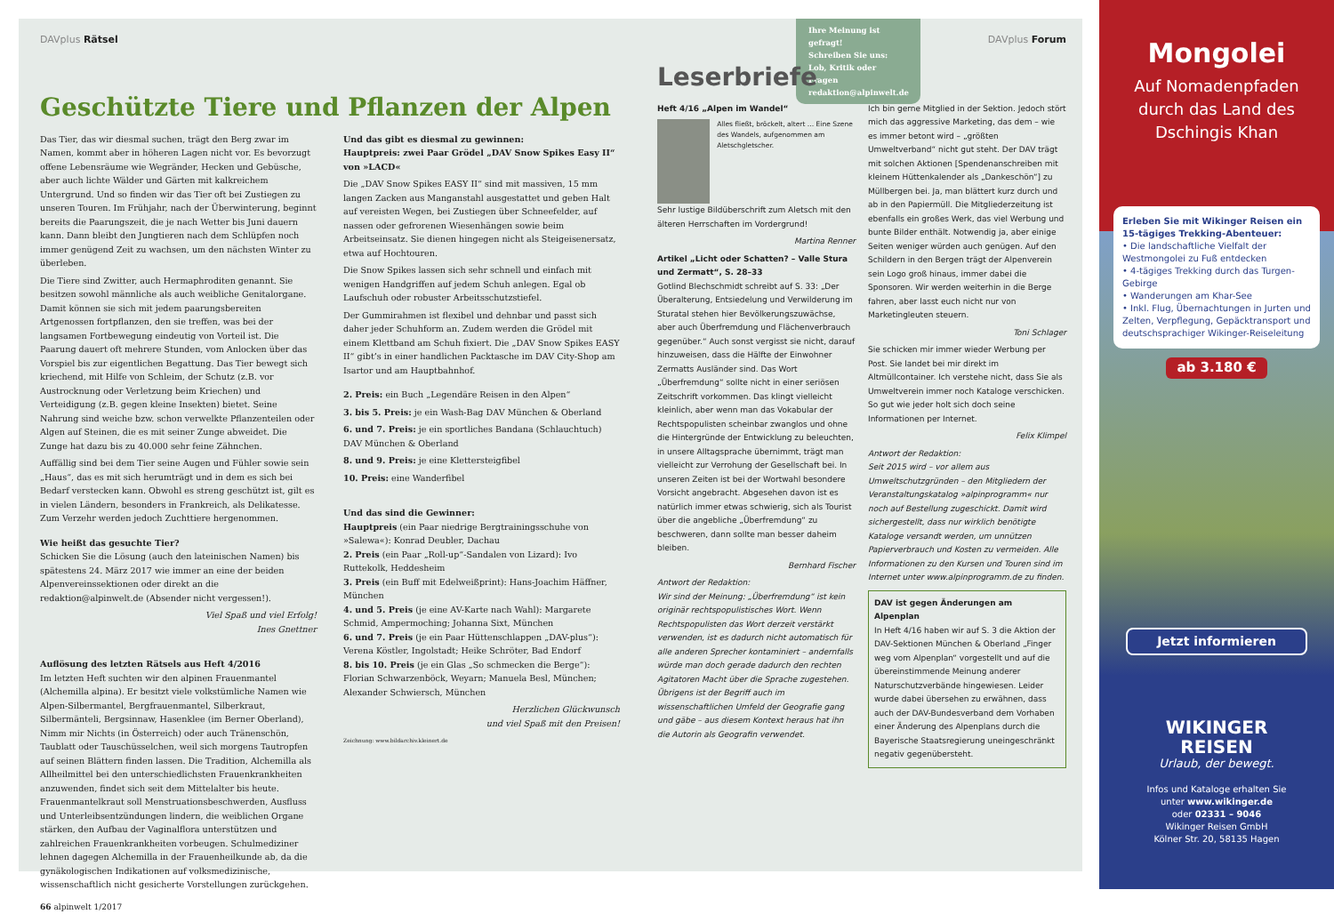Ihre Meinung ist gefragt!
Schreiben Sie uns:
Lob, Kritik oder Fragen
redaktion@alpinwelt.de
DAVplus Rätsel
Geschützte Tiere und Pflanzen der Alpen
Das Tier, das wir diesmal suchen, trägt den Berg zwar im Namen, kommt aber in höheren Lagen nicht vor. Es bevorzugt offene Lebensräume wie Wegränder, Hecken und Gebüsche, aber auch lichte Wälder und Gärten mit kalkreichem Untergrund. Und so finden wir das Tier oft bei Zustiegen zu unseren Touren. Im Frühjahr, nach der Überwinterung, beginnt bereits die Paarungszeit, die je nach Wetter bis Juni dauern kann. Dann bleibt den Jungtieren nach dem Schlüpfen noch immer genügend Zeit zu wachsen, um den nächsten Winter zu überleben.
Die Tiere sind Zwitter, auch Hermaphroditen genannt. Sie besitzen sowohl männliche als auch weibliche Genitalorgane. Damit können sie sich mit jedem paarungsbereiten Artgenossen fortpflanzen, den sie treffen, was bei der langsamen Fortbewegung eindeutig von Vorteil ist. Die Paarung dauert oft mehrere Stunden, vom Anlocken über das Vorspiel bis zur eigentlichen Begattung. Das Tier bewegt sich kriechend, mit Hilfe von Schleim, der Schutz (z.B. vor Austrocknung oder Verletzung beim Kriechen) und Verteidigung (z.B. gegen kleine Insekten) bietet. Seine Nahrung sind weiche bzw. schon verwelkte Pflanzenteilen oder Algen auf Steinen, die es mit seiner Zunge abweidet. Die Zunge hat dazu bis zu 40.000 sehr feine Zähnchen.
Auffällig sind bei dem Tier seine Augen und Fühler sowie sein „Haus“, das es mit sich herumträgt und in dem es sich bei Bedarf verstecken kann. Obwohl es streng geschützt ist, gilt es in vielen Ländern, besonders in Frankreich, als Delikatesse. Zum Verzehr werden jedoch Zuchttiere hergenommen.
Wie heißt das gesuchte Tier?
Schicken Sie die Lösung (auch den lateinischen Namen) bis spätestens 24. März 2017 wie immer an eine der beiden Alpenvereinssektionen oder direkt an die redaktion@alpinwelt.de (Absender nicht vergessen!).
Viel Spaß und viel Erfolg!
Ines Gnettner
Auflösung des letzten Rätsels aus Heft 4/2016
Im letzten Heft suchten wir den alpinen Frauenmantel (Alchemilla alpina). Er besitzt viele volkstümliche Namen wie Alpen-Silbermantel, Bergfrauenmantel, Silberkraut, Silbermänteli, Bergsinnaw, Hasenklee (im Berner Oberland), Nimm mir Nichts (in Österreich) oder auch Tränenschön, Taublatt oder Tauschüsselchen, weil sich morgens Tautropfen auf seinen Blättern finden lassen. Die Tradition, Alchemilla als Allheilmittel bei den unterschiedlichsten Frauenkrankheiten anzuwenden, findet sich seit dem Mittelalter bis heute. Frauenmantelkraut soll Menstruationsbeschwerden, Ausfluss und Unterleibsentzündungen lindern, die weiblichen Organe stärken, den Aufbau der Vaginalflora unterstützen und zahlreichen Frauenkrankheiten vorbeugen. Schulmediziner lehnen dagegen Alchemilla in der Frauenheilkunde ab, da die gynäkologischen Indikationen auf volksmedizinische, wissenschaftlich nicht gesicherte Vorstellungen zurückgehen.
Und das gibt es diesmal zu gewinnen:
Hauptpreis: zwei Paar Grödel „DAV Snow Spikes Easy II“ von »LACD«
Die „DAV Snow Spikes EASY II“ sind mit massiven, 15 mm langen Zacken aus Manganstahl ausgestattet und geben Halt auf vereisten Wegen, bei Zustiegen über Schneefelder, auf nassen oder gefrorenen Wiesenhängen sowie beim Arbeitseinsatz. Sie dienen hingegen nicht als Steigeisenersatz, etwa auf Hochtouren.
Die Snow Spikes lassen sich sehr schnell und einfach mit wenigen Handgriffen auf jedem Schuh anlegen. Egal ob Laufschuh oder robuster Arbeitsschutzstiefel.
Der Gummirahmen ist flexibel und dehnbar und passt sich daher jeder Schuhform an. Zudem werden die Grödel mit einem Klettband am Schuh fixiert. Die „DAV Snow Spikes EASY II“ gibt’s in einer handlichen Packtasche im DAV City-Shop am Isartor und am Hauptbahnhof.
2. Preis: ein Buch „Legendäre Reisen in den Alpen“
3. bis 5. Preis: je ein Wash-Bag DAV München & Oberland
6. und 7. Preis: je ein sportliches Bandana (Schlauchtuch) DAV München & Oberland
8. und 9. Preis: je eine Klettersteigfibel
10. Preis: eine Wanderfibel
Und das sind die Gewinner:
Hauptpreis (ein Paar niedrige Bergtrainingsschuhe von »Salewa«): Konrad Deubler, Dachau
2. Preis (ein Paar „Roll-up“-Sandalen von Lizard): Ivo Ruttekolk, Heddesheim
3. Preis (ein Buff mit Edelweißprint): Hans-Joachim Häffner, München
4. und 5. Preis (je eine AV-Karte nach Wahl): Margarete Schmid, Ampermoching; Johanna Sixt, München
6. und 7. Preis (je ein Paar Hüttenschlappen „DAV-plus“): Verena Köstler, Ingolstadt; Heike Schröter, Bad Endorf
8. bis 10. Preis (je ein Glas „So schmecken die Berge“): Florian Schwarzenböck, Weyarn; Manuela Besl, München; Alexander Schwiersch, München
Herzlichen Glückwunsch
und viel Spaß mit den Preisen!
Zeichnung: www.bildarchiv.kleinert.de
66 alpinwelt 1/2017
DAVplus Forum
Leserbriefe
Heft 4/16 „Alpen im Wandel“
Alles fließt, bröckelt, altert … Eine Szene des Wandels, aufgenommen am Aletschgletscher.
Sehr lustige Bildüberschrift zum Aletsch mit den älteren Herrschaften im Vordergrund!
Martina Renner
Artikel „Licht oder Schatten? – Valle Stura und Zermatt“, S. 28–33
Gotlind Blechschmidt schreibt auf S. 33: „Der Überalterung, Entsiedelung und Verwilderung im Sturatal stehen hier Bevölkerungszuwächse, aber auch Überfremdung und Flächenverbrauch gegenüber.“ Auch sonst vergisst sie nicht, darauf hinzuweisen, dass die Hälfte der Einwohner Zermatts Ausländer sind. Das Wort „Überfremdung“ sollte nicht in einer seriösen Zeitschrift vorkommen. Das klingt vielleicht kleinlich, aber wenn man das Vokabular der Rechtspopulisten scheinbar zwanglos und ohne die Hintergründe der Entwicklung zu beleuchten, in unsere Alltagsprache übernimmt, trägt man vielleicht zur Verrohung der Gesellschaft bei. In unseren Zeiten ist bei der Wortwahl besondere Vorsicht angebracht. Abgesehen davon ist es natürlich immer etwas schwierig, sich als Tourist über die angebliche „Überfremdung“ zu beschweren, dann sollte man besser daheim bleiben.
Bernhard Fischer
Antwort der Redaktion:
Wir sind der Meinung: „Überfremdung“ ist kein originär rechtspopulistisches Wort. Wenn Rechtspopulisten das Wort derzeit verstärkt verwenden, ist es dadurch nicht automatisch für alle anderen Sprecher kontaminiert – andernfalls würde man doch gerade dadurch den rechten Agitatoren Macht über die Sprache zugestehen. Übrigens ist der Begriff auch im wissenschaftlichen Umfeld der Geografie gang und gäbe – aus diesem Kontext heraus hat ihn die Autorin als Geografin verwendet.
Ich bin gerne Mitglied in der Sektion. Jedoch stört mich das aggressive Marketing, das dem – wie es immer betont wird – „größten Umweltverband“ nicht gut steht. Der DAV trägt mit solchen Aktionen [Spendenanschreiben mit kleinem Hüttenkalender als „Dankeschön“] zu Müllbergen bei. Ja, man blättert kurz durch und ab in den Papiermüll. Die Mitgliederzeitung ist ebenfalls ein großes Werk, das viel Werbung und bunte Bilder enthält. Notwendig ja, aber einige Seiten weniger würden auch genügen. Auf den Schildern in den Bergen trägt der Alpenverein sein Logo groß hinaus, immer dabei die Sponsoren. Wir werden weiterhin in die Berge fahren, aber lasst euch nicht nur von Marketingleuten steuern.
Toni Schlager
Sie schicken mir immer wieder Werbung per Post. Sie landet bei mir direkt im Altmüllcontainer. Ich verstehe nicht, dass Sie als Umweltverein immer noch Kataloge verschicken. So gut wie jeder holt sich doch seine Informationen per Internet.
Felix Klimpel
Antwort der Redaktion:
Seit 2015 wird – vor allem aus Umweltschutzgründen – den Mitgliedern der Veranstaltungskatalog »alpinprogramm« nur noch auf Bestellung zugeschickt. Damit wird sichergestellt, dass nur wirklich benötigte Kataloge versandt werden, um unnützen Papierverbrauch und Kosten zu vermeiden. Alle Informationen zu den Kursen und Touren sind im Internet unter www.alpinprogramm.de zu finden.
DAV ist gegen Änderungen am Alpenplan
In Heft 4/16 haben wir auf S. 3 die Aktion der DAV-Sektionen München & Oberland „Finger weg vom Alpenplan“ vorgestellt und auf die übereinstimmende Meinung anderer Naturschutzverbände hingewiesen. Leider wurde dabei übersehen zu erwähnen, dass auch der DAV-Bundesverband dem Vorhaben einer Änderung des Alpenplans durch die Bayerische Staatsregierung uneingeschränkt negativ gegenübersteht.
Mongolei
Auf Nomadenpfaden
durch das Land des
Dschingis Khan
Erleben Sie mit Wikinger Reisen ein 15-tägiges Trekking-Abenteuer:
• Die landschaftliche Vielfalt der Westmongolei zu Fuß entdecken
• 4-tägiges Trekking durch das Turgen-Gebirge
• Wanderungen am Khar-See
• Inkl. Flug, Übernachtungen in Jurten und Zelten, Verpflegung, Gepäcktransport und deutschsprachiger Wikinger-Reiseleitung
ab 3.180 €
Jetzt informieren
WIKINGER
REISEN
Urlaub, der bewegt.
Infos und Kataloge erhalten Sie
unter www.wikinger.de
oder 02331 – 9046
Wikinger Reisen GmbH
Kölner Str. 20, 58135 Hagen